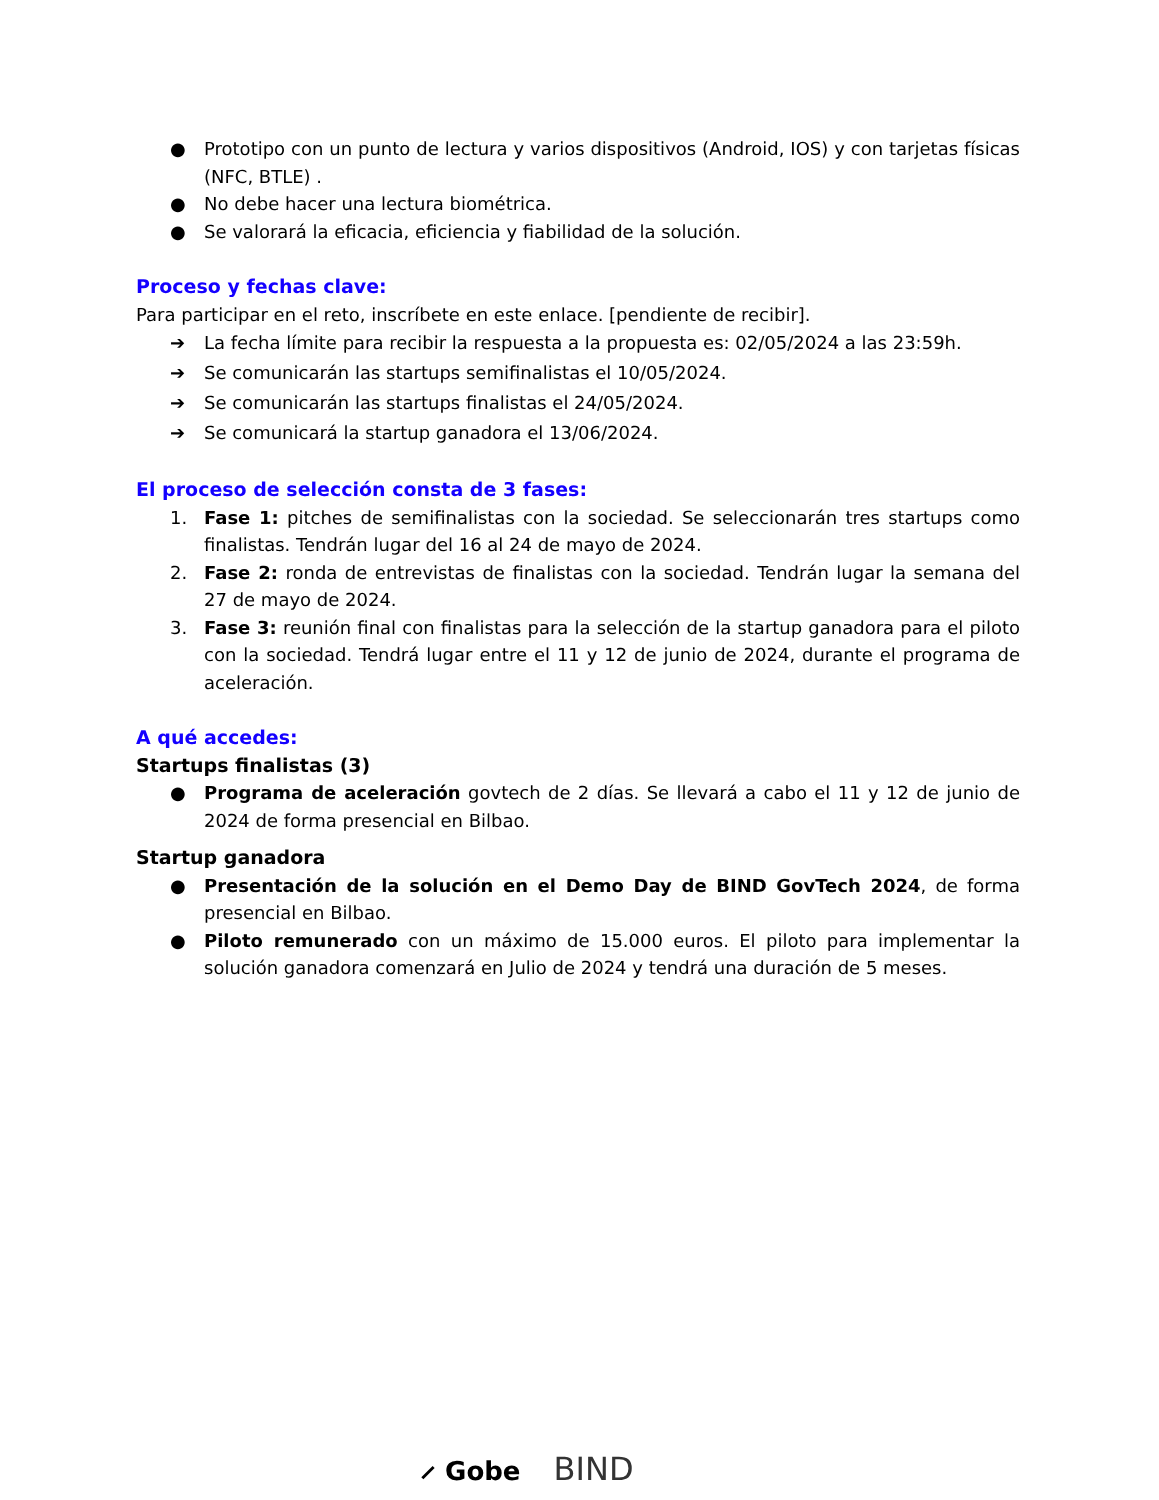● Prototipo con un punto de lectura y varios dispositivos (Android, IOS) y con tarjetas físicas (NFC, BTLE) .
● No debe hacer una lectura biométrica.
● Se valorará la eficacia, eficiencia y fiabilidad de la solución.
Proceso y fechas clave:
Para participar en el reto, inscríbete en este enlace. [pendiente de recibir].
➔ La fecha límite para recibir la respuesta a la propuesta es: 02/05/2024 a las 23:59h.
➔ Se comunicarán las startups semifinalistas el 10/05/2024.
➔ Se comunicarán las startups finalistas el 24/05/2024.
➔ Se comunicará la startup ganadora el 13/06/2024.
El proceso de selección consta de 3 fases:
1. Fase 1: pitches de semifinalistas con la sociedad. Se seleccionarán tres startups como finalistas. Tendrán lugar del 16 al 24 de mayo de 2024.
2. Fase 2: ronda de entrevistas de finalistas con la sociedad. Tendrán lugar la semana del 27 de mayo de 2024.
3. Fase 3: reunión final con finalistas para la selección de la startup ganadora para el piloto con la sociedad. Tendrá lugar entre el 11 y 12 de junio de 2024, durante el programa de aceleración.
A qué accedes:
Startups finalistas (3)
● Programa de aceleración govtech de 2 días. Se llevará a cabo el 11 y 12 de junio de 2024 de forma presencial en Bilbao.
Startup ganadora
● Presentación de la solución en el Demo Day de BIND GovTech 2024, de forma presencial en Bilbao.
● Piloto remunerado con un máximo de 15.000 euros. El piloto para implementar la solución ganadora comenzará en Julio de 2024 y tendrá una duración de 5 meses.
⸝ Gobe BIND